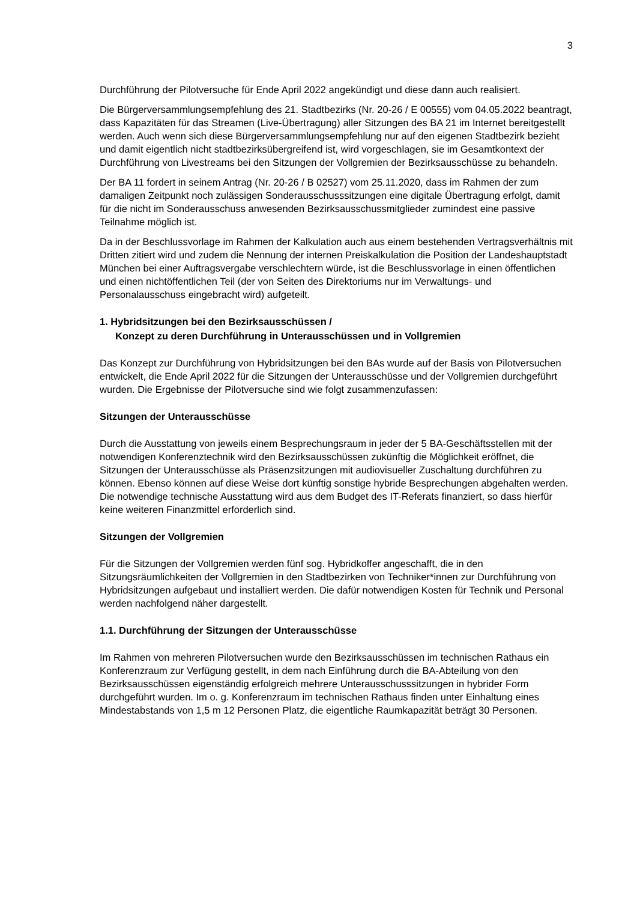3
Durchführung der Pilotversuche für Ende April 2022 angekündigt und diese dann auch realisiert.
Die Bürgerversammlungsempfehlung des 21. Stadtbezirks (Nr. 20-26 / E 00555) vom 04.05.2022 beantragt, dass Kapazitäten für das Streamen (Live-Übertragung) aller Sitzungen des BA 21 im Internet bereitgestellt werden. Auch wenn sich diese Bürgerversammlungsempfehlung nur auf den eigenen Stadtbezirk bezieht und damit eigentlich nicht stadtbezirksübergreifend ist, wird vorgeschlagen, sie im Gesamtkontext der Durchführung von Livestreams bei den Sitzungen der Vollgremien der Bezirksausschüsse zu behandeln.
Der BA 11 fordert in seinem Antrag (Nr. 20-26 / B 02527) vom 25.11.2020, dass im Rahmen der zum damaligen Zeitpunkt noch zulässigen Sonderausschusssitzungen eine digitale Übertragung erfolgt, damit für die nicht im Sonderausschuss anwesenden Bezirksausschussmitglieder zumindest eine passive Teilnahme möglich ist.
Da in der Beschlussvorlage im Rahmen der Kalkulation auch aus einem bestehenden Vertragsverhältnis mit Dritten zitiert wird und zudem die Nennung der internen Preiskalkulation die Position der Landeshauptstadt München bei einer Auftragsvergabe verschlechtern würde, ist die Beschlussvorlage in einen öffentlichen und einen nichtöffentlichen Teil (der von Seiten des Direktoriums nur im Verwaltungs- und Personalausschuss eingebracht wird) aufgeteilt.
1. Hybridsitzungen bei den Bezirksausschüssen /
Konzept zu deren Durchführung in Unterausschüssen und in Vollgremien
Das Konzept zur Durchführung von Hybridsitzungen bei den BAs wurde auf der Basis von Pilotversuchen entwickelt, die Ende April 2022 für die Sitzungen der Unterausschüsse und der Vollgremien durchgeführt wurden. Die Ergebnisse der Pilotversuche sind wie folgt zusammenzufassen:
Sitzungen der Unterausschüsse
Durch die Ausstattung von jeweils einem Besprechungsraum in jeder der 5 BA-Geschäftsstellen mit der notwendigen Konferenztechnik wird den Bezirksausschüssen zukünftig die Möglichkeit eröffnet, die Sitzungen der Unterausschüsse als Präsenzsitzungen mit audiovisueller Zuschaltung durchführen zu können. Ebenso können auf diese Weise dort künftig sonstige hybride Besprechungen abgehalten werden. Die notwendige technische Ausstattung wird aus dem Budget des IT-Referats finanziert, so dass hierfür keine weiteren Finanzmittel erforderlich sind.
Sitzungen der Vollgremien
Für die Sitzungen der Vollgremien werden fünf sog. Hybridkoffer angeschafft, die in den Sitzungsräumlichkeiten der Vollgremien in den Stadtbezirken von Techniker*innen zur Durchführung von Hybridsitzungen aufgebaut und installiert werden. Die dafür notwendigen Kosten für Technik und Personal werden nachfolgend näher dargestellt.
1.1. Durchführung der Sitzungen der Unterausschüsse
Im Rahmen von mehreren Pilotversuchen wurde den Bezirksausschüssen im technischen Rathaus ein Konferenzraum zur Verfügung gestellt, in dem nach Einführung durch die BA-Abteilung von den Bezirksausschüssen eigenständig erfolgreich mehrere Unterausschusssitzungen in hybrider Form durchgeführt wurden. Im o. g. Konferenzraum im technischen Rathaus finden unter Einhaltung eines Mindestabstands von 1,5 m 12 Personen Platz, die eigentliche Raumkapazität beträgt 30 Personen.